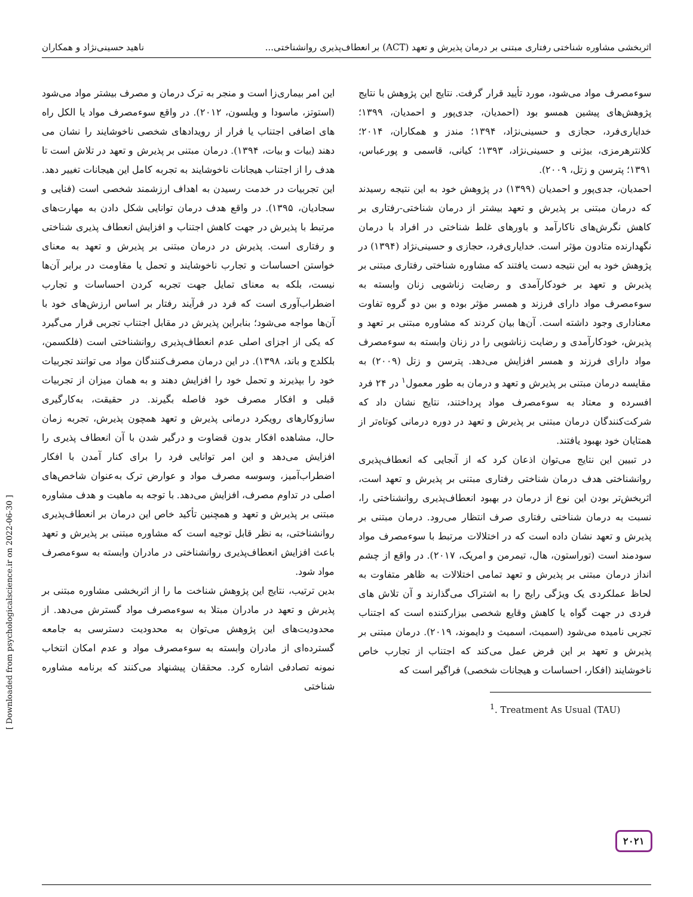اثربخشی مشاوره شناختی رفتاری مبتنی بر درمان پذیرش و تعهد (ACT) بر انعطاف‌پذیری روانشناختی... ناهید حسینی‌نژاد و همکاران
سوءمصرف مواد می‌شود، مورد تأیید قرار گرفت. نتایج این پژوهش با نتایج پژوهش‌های پیشین همسو بود (احمدیان، جدی‌پور و احمدیان، ۱۳۹۹؛ خدایاری‌فرد، حجازی و حسینی‌نژاد، ۱۳۹۴؛ مندز و همکاران، ۲۰۱۴؛ کلانترهرمزی، بیژنی و حسینی‌نژاد، ۱۳۹۳؛ کیانی، قاسمی و پورعباس، ۱۳۹۱؛ پترسن و زتل، ۲۰۰۹).
احمدیان، جدی‌پور و احمدیان (۱۳۹۹) در پژوهش خود به این نتیجه رسیدند که درمان مبتنی بر پذیرش و تعهد بیشتر از درمان شناختی-رفتاری بر کاهش نگرش‌های ناکارآمد و باورهای غلط شناختی در افراد با درمان نگهدارنده متادون مؤثر است. خدایاری‌فرد، حجازی و حسینی‌نژاد (۱۳۹۴) در پژوهش خود به این نتیجه دست یافتند که مشاوره شناختی رفتاری مبتنی بر پذیرش و تعهد بر خودکارآمدی و رضایت زناشویی زنان وابسته به سوءمصرف مواد دارای فرزند و همسر مؤثر بوده و بین دو گروه تفاوت معناداری وجود داشته است. آن‌ها بیان کردند که مشاوره مبتنی بر تعهد و پذیرش، خودکارآمدی و رضایت زناشویی را در زنان وابسته به سوءمصرف مواد دارای فرزند و همسر افزایش می‌دهد. پترسن و زتل (۲۰۰۹) به مقایسه درمان مبتنی بر پذیرش و تعهد و درمان به طور معمول<sup>۱</sup> در ۲۴ فرد افسرده و معتاد به سوءمصرف مواد پرداختند، نتایج نشان داد که شرکت‌کنندگان درمان مبتنی بر پذیرش و تعهد در دوره درمانی کوتاه‌تر از همتایان خود بهبود یافتند.
در تبیین این نتایج می‌توان اذعان کرد که از آنجایی که انعطاف‌پذیری روانشناختی هدف درمان شناختی رفتاری مبتنی بر پذیرش و تعهد است، اثربخش‌تر بودن این نوع از درمان در بهبود انعطاف‌پذیری روانشناختی را، نسبت به درمان شناختی رفتاری صرف انتظار می‌رود. درمان مبتنی بر پذیرش و تعهد نشان داده است که در اختلالات مرتبط با سوءمصرف مواد سودمند است (توراستون، هال، تیمرمن و امریک، ۲۰۱۷). در واقع از چشم انداز درمان مبتنی بر پذیرش و تعهد تمامی اختلالات به ظاهر متفاوت به لحاظ عملکردی یک ویژگی رایج را به اشتراک می‌گذارند و آن تلاش های فردی در جهت گواه یا کاهش وقایع شخصی بیزارکننده است که اجتناب تجربی نامیده می‌شود (اسمیث، اسمیث و دایموند، ۲۰۱۹). درمان مبتنی بر پذیرش و تعهد بر این فرض عمل می‌کند که اجتناب از تجارب خاص ناخوشایند (افکار، احساسات و هیجانات شخصی) فراگیر است که
<sup>1</sup>. Treatment As Usual (TAU)
این امر بیماری‌زا است و منجر به ترک درمان و مصرف بیشتر مواد می‌شود (استوتز، ماسودا و ویلسون، ۲۰۱۲). در واقع سوءمصرف مواد یا الکل راه های اضافی اجتناب یا فرار از رویدادهای شخصی ناخوشایند را نشان می دهند (بیات و بیات، ۱۳۹۴). درمان مبتنی بر پذیرش و تعهد در تلاش است تا هدف را از اجتناب هیجانات ناخوشایند به تجربه کامل این هیجانات تغییر دهد. این تجربیات در خدمت رسیدن به اهداف ارزشمند شخصی است (فنایی و سجادیان، ۱۳۹۵). در واقع هدف درمان توانایی شکل دادن به مهارت‌های مرتبط با پذیرش در جهت کاهش اجتناب و افزایش انعطاف پذیری شناختی و رفتاری است. پذیرش در درمان مبتنی بر پذیرش و تعهد به معنای خواستن احساسات و تجارب ناخوشایند و تحمل یا مقاومت در برابر آن‌ها نیست، بلکه به معنای تمایل جهت تجربه کردن احساسات و تجارب اضطراب‌آوری است که فرد در فرآیند رفتار بر اساس ارزش‌های خود با آن‌ها مواجه می‌شود؛ بنابراین پذیرش در مقابل اجتناب تجربی قرار می‌گیرد که یکی از اجزای اصلی عدم انعطاف‌پذیری روانشناختی است (فلکسمن، بلکلدج و باند، ۱۳۹۸). در این درمان مصرف‌کنندگان مواد می توانند تجربیات خود را بپذیرند و تحمل خود را افزایش دهند و به همان میزان از تجربیات قبلی و افکار مصرف خود فاصله بگیرند. در حقیقت، به‌کارگیری سازوکارهای رویکرد درمانی پذیرش و تعهد همچون پذیرش، تجربه زمان حال، مشاهده افکار بدون قضاوت و درگیر شدن با آن انعطاف پذیری را افزایش می‌دهد و این امر توانایی فرد را برای کنار آمدن با افکار اضطراب‌آمیز، وسوسه مصرف مواد و عوارض ترک به‌عنوان شاخص‌های اصلی در تداوم مصرف، افزایش می‌دهد. با توجه به ماهیت و هدف مشاوره مبتنی بر پذیرش و تعهد و همچنین تأکید خاص این درمان بر انعطاف‌پذیری روانشناختی، به نظر قابل توجیه است که مشاوره مبتنی بر پذیرش و تعهد باعث افزایش انعطاف‌پذیری روانشناختی در مادران وابسته به سوءمصرف مواد شود.
بدین ترتیب، نتایج این پژوهش شناخت ما را از اثربخشی مشاوره مبتنی بر پذیرش و تعهد در مادران مبتلا به سوءمصرف مواد گسترش می‌دهد. از محدودیت‌های این پژوهش می‌توان به محدودیت دسترسی به جامعه گسترده‌ای از مادران وابسته به سوءمصرف مواد و عدم امکان انتخاب نمونه تصادفی اشاره کرد. محققان پیشنهاد می‌کنند که برنامه مشاوره شناختی
[ Downloaded from psychologicalscience.ir on 2022-06-30 ]
۲۰۲۱